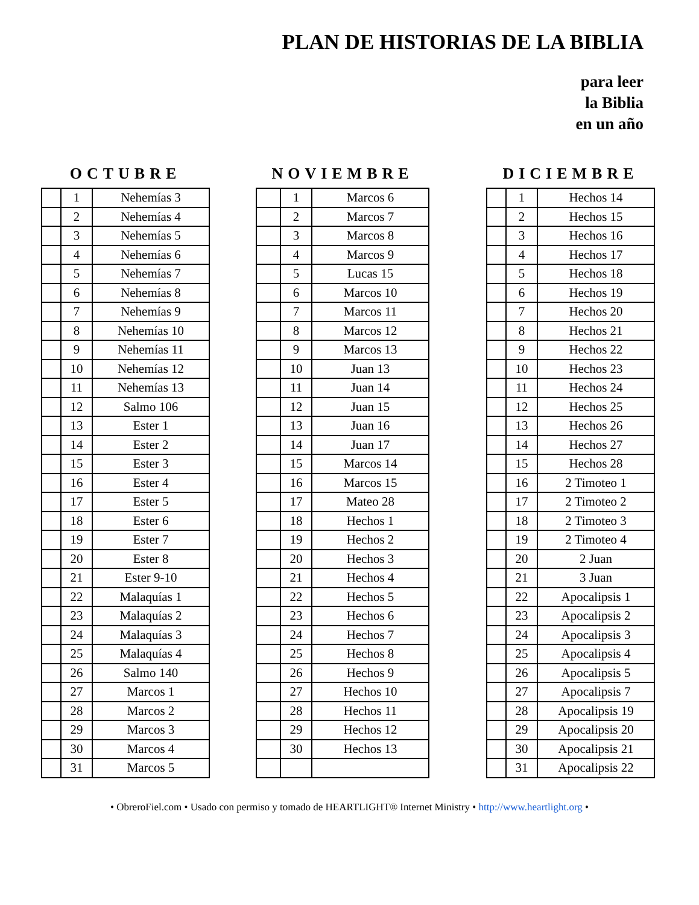PLAN DE HISTORIAS DE LA BIBLIA
para leer
la Biblia
en un año
OCTUBRE
| | 1 | Nehemías 3 |
| | 2 | Nehemías 4 |
| | 3 | Nehemías 5 |
| | 4 | Nehemías 6 |
| | 5 | Nehemías 7 |
| | 6 | Nehemías 8 |
| | 7 | Nehemías 9 |
| | 8 | Nehemías 10 |
| | 9 | Nehemías 11 |
| | 10 | Nehemías 12 |
| | 11 | Nehemías 13 |
| | 12 | Salmo 106 |
| | 13 | Ester 1 |
| | 14 | Ester 2 |
| | 15 | Ester 3 |
| | 16 | Ester 4 |
| | 17 | Ester 5 |
| | 18 | Ester 6 |
| | 19 | Ester 7 |
| | 20 | Ester 8 |
| | 21 | Ester 9-10 |
| | 22 | Malaquías 1 |
| | 23 | Malaquías 2 |
| | 24 | Malaquías 3 |
| | 25 | Malaquías 4 |
| | 26 | Salmo 140 |
| | 27 | Marcos 1 |
| | 28 | Marcos 2 |
| | 29 | Marcos 3 |
| | 30 | Marcos 4 |
| | 31 | Marcos 5 |
NOVIEMBRE
| | 1 | Marcos 6 |
| | 2 | Marcos 7 |
| | 3 | Marcos 8 |
| | 4 | Marcos 9 |
| | 5 | Lucas 15 |
| | 6 | Marcos 10 |
| | 7 | Marcos 11 |
| | 8 | Marcos 12 |
| | 9 | Marcos 13 |
| | 10 | Juan 13 |
| | 11 | Juan 14 |
| | 12 | Juan 15 |
| | 13 | Juan 16 |
| | 14 | Juan 17 |
| | 15 | Marcos 14 |
| | 16 | Marcos 15 |
| | 17 | Mateo 28 |
| | 18 | Hechos 1 |
| | 19 | Hechos 2 |
| | 20 | Hechos 3 |
| | 21 | Hechos 4 |
| | 22 | Hechos 5 |
| | 23 | Hechos 6 |
| | 24 | Hechos 7 |
| | 25 | Hechos 8 |
| | 26 | Hechos 9 |
| | 27 | Hechos 10 |
| | 28 | Hechos 11 |
| | 29 | Hechos 12 |
| | 30 | Hechos 13 |
DICIEMBRE
| | 1 | Hechos 14 |
| | 2 | Hechos 15 |
| | 3 | Hechos 16 |
| | 4 | Hechos 17 |
| | 5 | Hechos 18 |
| | 6 | Hechos 19 |
| | 7 | Hechos 20 |
| | 8 | Hechos 21 |
| | 9 | Hechos 22 |
| | 10 | Hechos 23 |
| | 11 | Hechos 24 |
| | 12 | Hechos 25 |
| | 13 | Hechos 26 |
| | 14 | Hechos 27 |
| | 15 | Hechos 28 |
| | 16 | 2 Timoteo 1 |
| | 17 | 2 Timoteo 2 |
| | 18 | 2 Timoteo 3 |
| | 19 | 2 Timoteo 4 |
| | 20 | 2 Juan |
| | 21 | 3 Juan |
| | 22 | Apocalipsis 1 |
| | 23 | Apocalipsis 2 |
| | 24 | Apocalipsis 3 |
| | 25 | Apocalipsis 4 |
| | 26 | Apocalipsis 5 |
| | 27 | Apocalipsis 7 |
| | 28 | Apocalipsis 19 |
| | 29 | Apocalipsis 20 |
| | 30 | Apocalipsis 21 |
| | 31 | Apocalipsis 22 |
• ObreroFiel.com • Usado con permiso y tomado de HEARTLIGHT® Internet Ministry • http://www.heartlight.org •